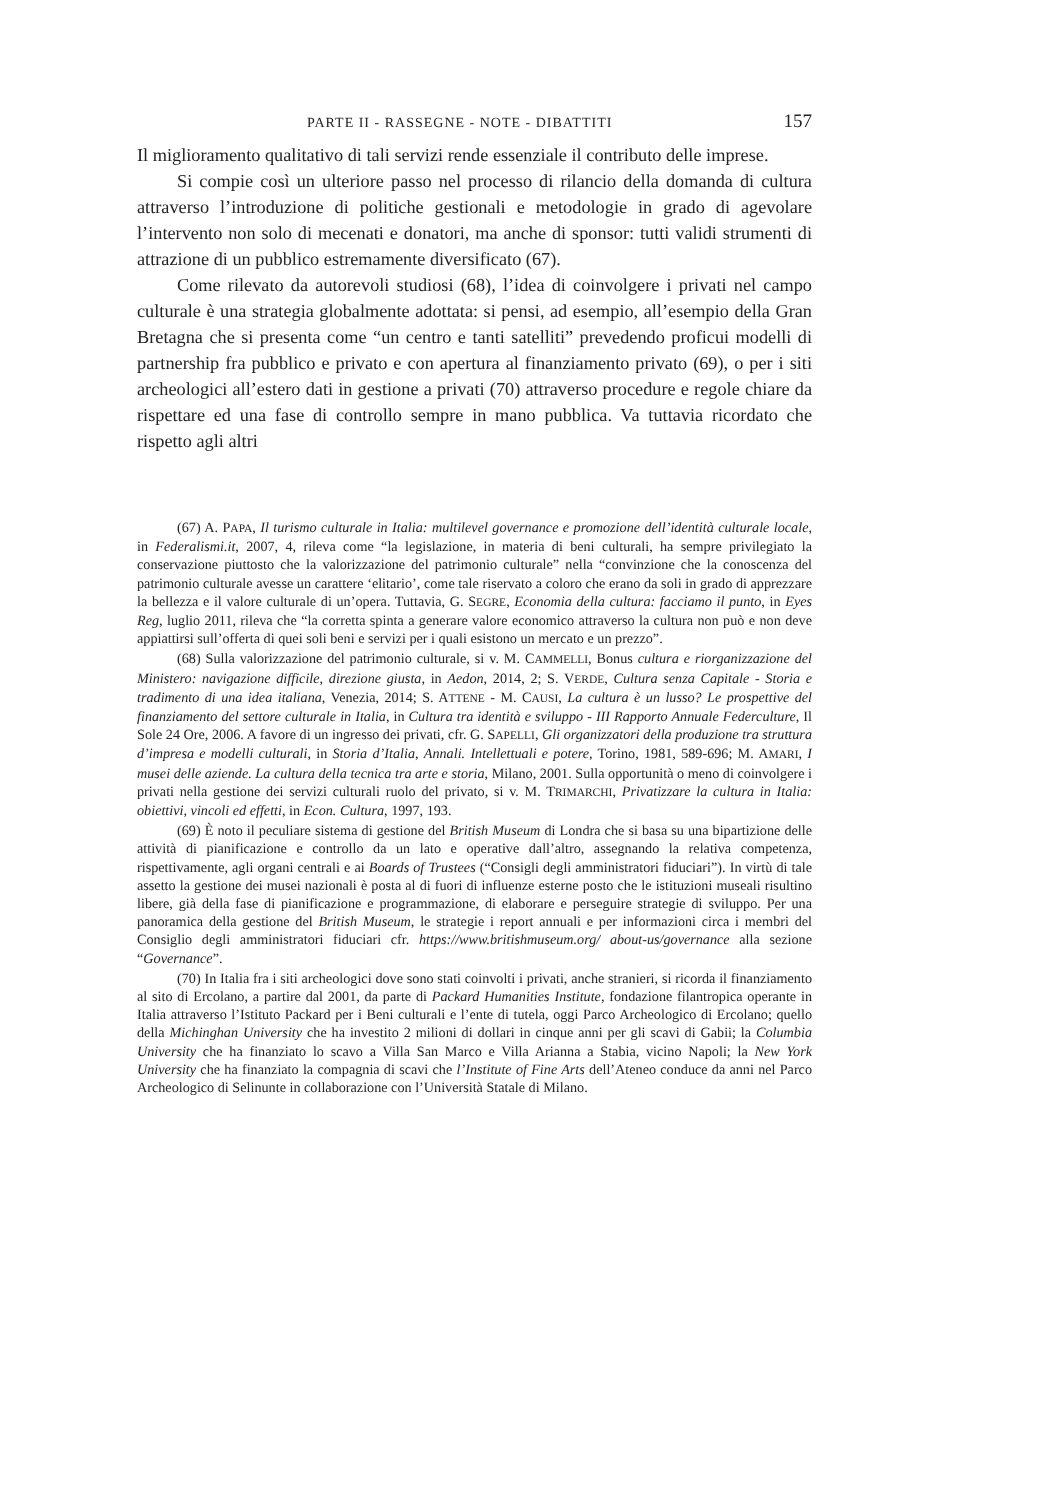PARTE II - RASSEGNE - NOTE - DIBATTITI 157
Il miglioramento qualitativo di tali servizi rende essenziale il contributo delle imprese.
Si compie così un ulteriore passo nel processo di rilancio della domanda di cultura attraverso l’introduzione di politiche gestionali e metodologie in grado di agevolare l’intervento non solo di mecenati e donatori, ma anche di sponsor: tutti validi strumenti di attrazione di un pubblico estremamente diversificato (67).
Come rilevato da autorevoli studiosi (68), l’idea di coinvolgere i privati nel campo culturale è una strategia globalmente adottata: si pensi, ad esempio, all’esempio della Gran Bretagna che si presenta come “un centro e tanti satelliti” prevedendo proficui modelli di partnership fra pubblico e privato e con apertura al finanziamento privato (69), o per i siti archeologici all’estero dati in gestione a privati (70) attraverso procedure e regole chiare da rispettare ed una fase di controllo sempre in mano pubblica. Va tuttavia ricordato che rispetto agli altri
(67) A. PAPA, Il turismo culturale in Italia: multilevel governance e promozione dell’identità culturale locale, in Federalismi.it, 2007, 4, rileva come “la legislazione, in materia di beni culturali, ha sempre privilegiato la conservazione piuttosto che la valorizzazione del patrimonio culturale” nella “convinzione che la conoscenza del patrimonio culturale avesse un carattere ‘elitario’, come tale riservato a coloro che erano da soli in grado di apprezzare la bellezza e il valore culturale di un’opera. Tuttavia, G. SEGRE, Economia della cultura: facciamo il punto, in Eyes Reg, luglio 2011, rileva che “la corretta spinta a generare valore economico attraverso la cultura non può e non deve appiattirsi sull’offerta di quei soli beni e servizi per i quali esistono un mercato e un prezzo”.
(68) Sulla valorizzazione del patrimonio culturale, si v. M. CAMMELLI, Bonus cultura e riorganizzazione del Ministero: navigazione difficile, direzione giusta, in Aedon, 2014, 2; S. VERDE, Cultura senza Capitale - Storia e tradimento di una idea italiana, Venezia, 2014; S. ATTENE - M. CAUSI, La cultura è un lusso? Le prospettive del finanziamento del settore culturale in Italia, in Cultura tra identità e sviluppo - III Rapporto Annuale Federculture, Il Sole 24 Ore, 2006. A favore di un ingresso dei privati, cfr. G. SAPELLI, Gli organizzatori della produzione tra struttura d’impresa e modelli culturali, in Storia d’Italia, Annali. Intellettuali e potere, Torino, 1981, 589-696; M. AMARI, I musei delle aziende. La cultura della tecnica tra arte e storia, Milano, 2001. Sulla opportunità o meno di coinvolgere i privati nella gestione dei servizi culturali ruolo del privato, si v. M. TRIMARCHI, Privatizzare la cultura in Italia: obiettivi, vincoli ed effetti, in Econ. Cultura, 1997, 193.
(69) È noto il peculiare sistema di gestione del British Museum di Londra che si basa su una bipartizione delle attività di pianificazione e controllo da un lato e operative dall’altro, assegnando la relativa competenza, rispettivamente, agli organi centrali e ai Boards of Trustees (“Consigli degli amministratori fiduciari”). In virtù di tale assetto la gestione dei musei nazionali è posta al di fuori di influenze esterne posto che le istituzioni museali risultino libere, già della fase di pianificazione e programmazione, di elaborare e perseguire strategie di sviluppo. Per una panoramica della gestione del British Museum, le strategie i report annuali e per informazioni circa i membri del Consiglio degli amministratori fiduciari cfr. https://www.britishmuseum.org/ about-us/governance alla sezione “Governance”.
(70) In Italia fra i siti archeologici dove sono stati coinvolti i privati, anche stranieri, si ricorda il finanziamento al sito di Ercolano, a partire dal 2001, da parte di Packard Humanities Institute, fondazione filantropica operante in Italia attraverso l’Istituto Packard per i Beni culturali e l’ente di tutela, oggi Parco Archeologico di Ercolano; quello della Michinghan University che ha investito 2 milioni di dollari in cinque anni per gli scavi di Gabii; la Columbia University che ha finanziato lo scavo a Villa San Marco e Villa Arianna a Stabia, vicino Napoli; la New York University che ha finanziato la compagnia di scavi che l’Institute of Fine Arts dell’Ateneo conduce da anni nel Parco Archeologico di Selinunte in collaborazione con l’Università Statale di Milano.